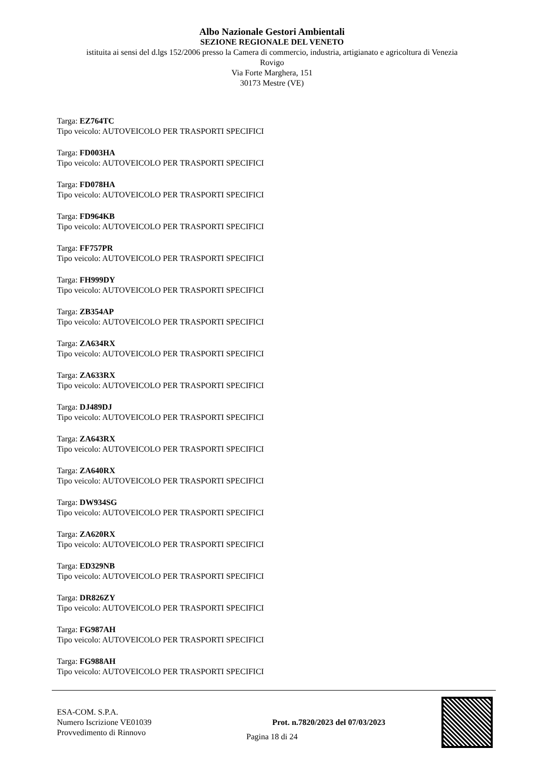Albo Nazionale Gestori Ambientali
SEZIONE REGIONALE DEL VENETO
istituita ai sensi del d.lgs 152/2006 presso la Camera di commercio, industria, artigianato e agricoltura di Venezia
Rovigo
Via Forte Marghera, 151
30173 Mestre (VE)
Targa: EZ764TC
Tipo veicolo: AUTOVEICOLO PER TRASPORTI SPECIFICI
Targa: FD003HA
Tipo veicolo: AUTOVEICOLO PER TRASPORTI SPECIFICI
Targa: FD078HA
Tipo veicolo: AUTOVEICOLO PER TRASPORTI SPECIFICI
Targa: FD964KB
Tipo veicolo: AUTOVEICOLO PER TRASPORTI SPECIFICI
Targa: FF757PR
Tipo veicolo: AUTOVEICOLO PER TRASPORTI SPECIFICI
Targa: FH999DY
Tipo veicolo: AUTOVEICOLO PER TRASPORTI SPECIFICI
Targa: ZB354AP
Tipo veicolo: AUTOVEICOLO PER TRASPORTI SPECIFICI
Targa: ZA634RX
Tipo veicolo: AUTOVEICOLO PER TRASPORTI SPECIFICI
Targa: ZA633RX
Tipo veicolo: AUTOVEICOLO PER TRASPORTI SPECIFICI
Targa: DJ489DJ
Tipo veicolo: AUTOVEICOLO PER TRASPORTI SPECIFICI
Targa: ZA643RX
Tipo veicolo: AUTOVEICOLO PER TRASPORTI SPECIFICI
Targa: ZA640RX
Tipo veicolo: AUTOVEICOLO PER TRASPORTI SPECIFICI
Targa: DW934SG
Tipo veicolo: AUTOVEICOLO PER TRASPORTI SPECIFICI
Targa: ZA620RX
Tipo veicolo: AUTOVEICOLO PER TRASPORTI SPECIFICI
Targa: ED329NB
Tipo veicolo: AUTOVEICOLO PER TRASPORTI SPECIFICI
Targa: DR826ZY
Tipo veicolo: AUTOVEICOLO PER TRASPORTI SPECIFICI
Targa: FG987AH
Tipo veicolo: AUTOVEICOLO PER TRASPORTI SPECIFICI
Targa: FG988AH
Tipo veicolo: AUTOVEICOLO PER TRASPORTI SPECIFICI
ESA-COM. S.P.A.
Numero Iscrizione VE01039
Provvedimento di Rinnovo
Prot. n.7820/2023 del 07/03/2023
Pagina 18 di 24